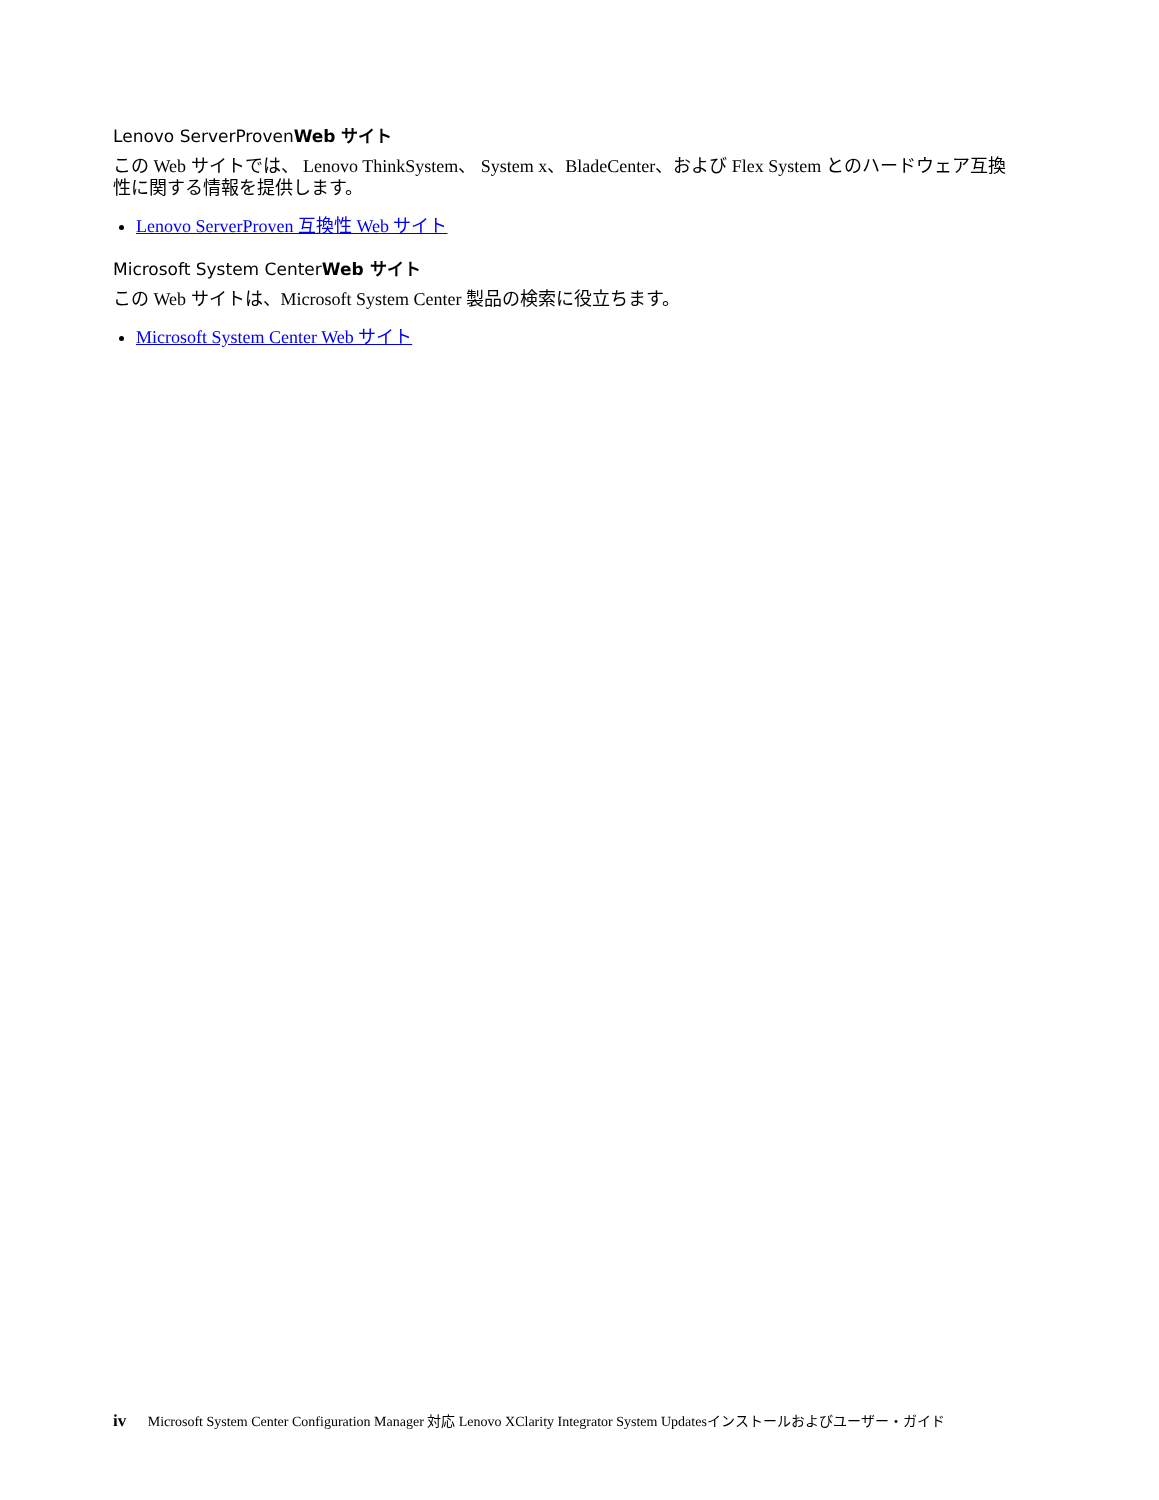Lenovo ServerProvenWeb サイト
この Web サイトでは、 Lenovo ThinkSystem、 System x、BladeCenter、および Flex System とのハードウェア互換性に関する情報を提供します。
Lenovo ServerProven 互換性 Web サイト
Microsoft System CenterWeb サイト
この Web サイトは、Microsoft System Center 製品の検索に役立ちます。
Microsoft System Center Web サイト
iv Microsoft System Center Configuration Manager 対応 Lenovo XClarity Integrator System Updatesインストールおよびユーザー・ガイド